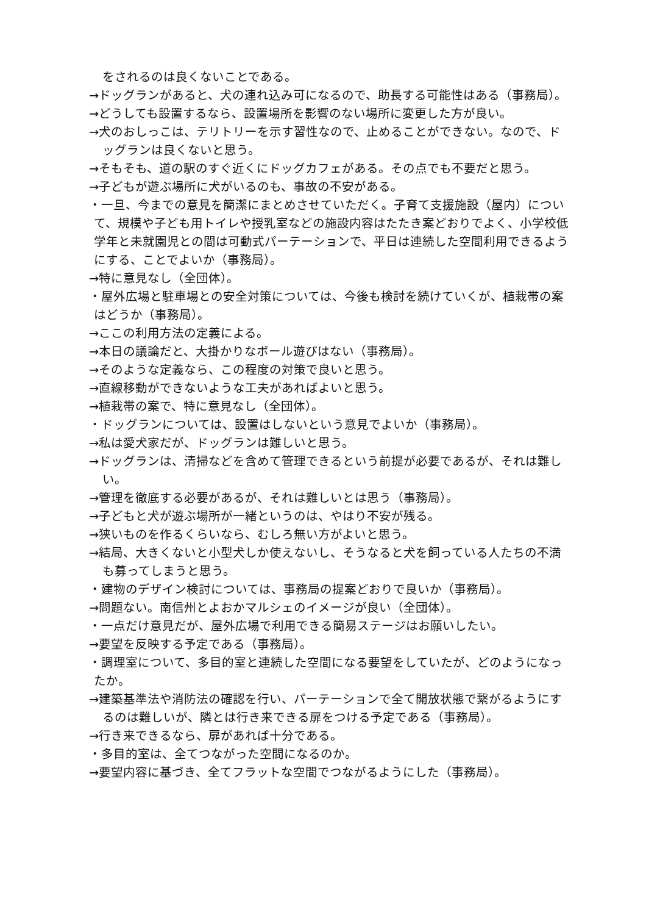をされるのは良くないことである。
→ドッグランがあると、犬の連れ込み可になるので、助長する可能性はある（事務局）。
→どうしても設置するなら、設置場所を影響のない場所に変更した方が良い。
→犬のおしっこは、テリトリーを示す習性なので、止めることができない。なので、ドッグランは良くないと思う。
→そもそも、道の駅のすぐ近くにドッグカフェがある。その点でも不要だと思う。
→子どもが遊ぶ場所に犬がいるのも、事故の不安がある。
・一旦、今までの意見を簡潔にまとめさせていただく。子育て支援施設（屋内）について、規模や子ども用トイレや授乳室などの施設内容はたたき案どおりでよく、小学校低学年と未就園児との間は可動式パーテーションで、平日は連続した空間利用できるようにする、ことでよいか（事務局）。
→特に意見なし（全団体）。
・屋外広場と駐車場との安全対策については、今後も検討を続けていくが、植栽帯の案はどうか（事務局）。
→ここの利用方法の定義による。
→本日の議論だと、大掛かりなボール遊びはない（事務局）。
→そのような定義なら、この程度の対策で良いと思う。
→直線移動ができないような工夫があればよいと思う。
→植栽帯の案で、特に意見なし（全団体）。
・ドッグランについては、設置はしないという意見でよいか（事務局）。
→私は愛犬家だが、ドッグランは難しいと思う。
→ドッグランは、清掃などを含めて管理できるという前提が必要であるが、それは難しい。
→管理を徹底する必要があるが、それは難しいとは思う（事務局）。
→子どもと犬が遊ぶ場所が一緒というのは、やはり不安が残る。
→狭いものを作るくらいなら、むしろ無い方がよいと思う。
→結局、大きくないと小型犬しか使えないし、そうなると犬を飼っている人たちの不満も募ってしまうと思う。
・建物のデザイン検討については、事務局の提案どおりで良いか（事務局）。
→問題ない。南信州とよおかマルシェのイメージが良い（全団体）。
・一点だけ意見だが、屋外広場で利用できる簡易ステージはお願いしたい。
→要望を反映する予定である（事務局）。
・調理室について、多目的室と連続した空間になる要望をしていたが、どのようになったか。
→建築基準法や消防法の確認を行い、パーテーションで全て開放状態で繋がるようにするのは難しいが、隣とは行き来できる扉をつける予定である（事務局）。
→行き来できるなら、扉があれば十分である。
・多目的室は、全てつながった空間になるのか。
→要望内容に基づき、全てフラットな空間でつながるようにした（事務局）。